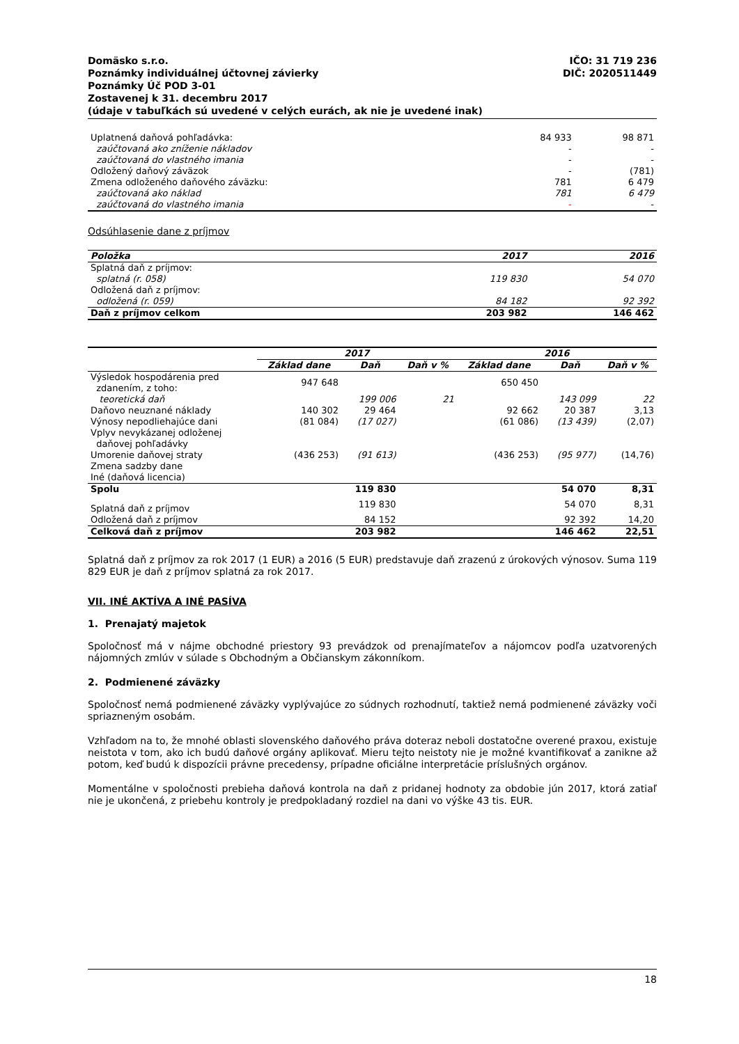IČO: 31 719 236
DIČ: 2020511449
Domäsko s.r.o.
Poznámky individuálnej účtovnej závierky
Poznámky Úč POD 3-01
Zostavenej k 31. decembru 2017
(údaje v tabuľkách sú uvedené v celých eurách, ak nie je uvedené inak)
| Uplatnená daňová pohľadávka: | 84 933 | 98 871 |
| zaúčtovaná ako zníženie nákladov | - | - |
| zaúčtovaná do vlastného imania | - | - |
| Odložený daňový záväzok | - | (781) |
| Zmena odloženého daňového záväzku: | 781 | 6 479 |
| zaúčtovaná ako náklad | 781 | 6 479 |
| zaúčtovaná do vlastného imania | - | - |
Odsúhlasenie dane z príjmov
| Položka | 2017 | 2016 |
| --- | --- | --- |
| Splatná daň z príjmov: | | |
| splatná (r. 058) | 119 830 | 54 070 |
| Odložená daň z príjmov: | | |
| odložená (r. 059) | 84 182 | 92 392 |
| Daň z príjmov celkom | 203 982 | 146 462 |
| | 2017 | | | 2016 | | |
| --- | --- | --- | --- | --- | --- | --- |
| | Základ dane | Daň | Daň v % | Základ dane | Daň | Daň v % |
| Výsledok hospodárenia pred zdanením, z toho: | 947 648 | | | 650 450 | | |
| teoretická daň | | 199 006 | 21 | | 143 099 | 22 |
| Daňovo neuznané náklady | 140 302 | 29 464 | | 92 662 | 20 387 | 3,13 |
| Výnosy nepodliehajúce dani | (81 084) | (17 027) | | (61 086) | (13 439) | (2,07) |
| Vplyv nevykázanej odloženej daňovej pohľadávky | | | | | | |
| Umorenie daňovej straty | (436 253) | (91 613) | | (436 253) | (95 977) | (14,76) |
| Zmena sadzby dane | | | | | | |
| Iné (daňová licencia) | | | | | | |
| Spolu | | 119 830 | | | 54 070 | 8,31 |
| Splatná daň z príjmov | | 119 830 | | | 54 070 | 8,31 |
| Odložená daň z príjmov | | 84 152 | | | 92 392 | 14,20 |
| Celková daň z príjmov | | 203 982 | | | 146 462 | 22,51 |
Splatná daň z príjmov za rok 2017 (1 EUR) a 2016 (5 EUR) predstavuje daň zrazenú z úrokových výnosov. Suma 119 829 EUR je daň z príjmov splatná za rok 2017.
VII. INÉ AKTÍVA A INÉ PASÍVA
1. Prenajatý majetok
Spoločnosť má v nájme obchodné priestory 93 prevádzok od prenajímateľov a nájomcov podľa uzatvorených nájomných zmlúv v súlade s Obchodným a Občianskym zákonníkom.
2. Podmienené záväzky
Spoločnosť nemá podmienené záväzky vyplývajúce zo súdnych rozhodnutí, taktiež nemá podmienené záväzky voči spriazneným osobám.
Vzhľadom na to, že mnohé oblasti slovenského daňového práva doteraz neboli dostatočne overené praxou, existuje neistota v tom, ako ich budú daňové orgány aplikovať. Mieru tejto neistoty nie je možné kvantifikovať a zanikne až potom, keď budú k dispozícii právne precedensy, prípadne oficiálne interpretácie príslušných orgánov.
Momentálne v spoločnosti prebieha daňová kontrola na daň z pridanej hodnoty za obdobie jún 2017, ktorá zatiaľ nie je ukončená, z priebehu kontroly je predpokladaný rozdiel na dani vo výške 43 tis. EUR.
18